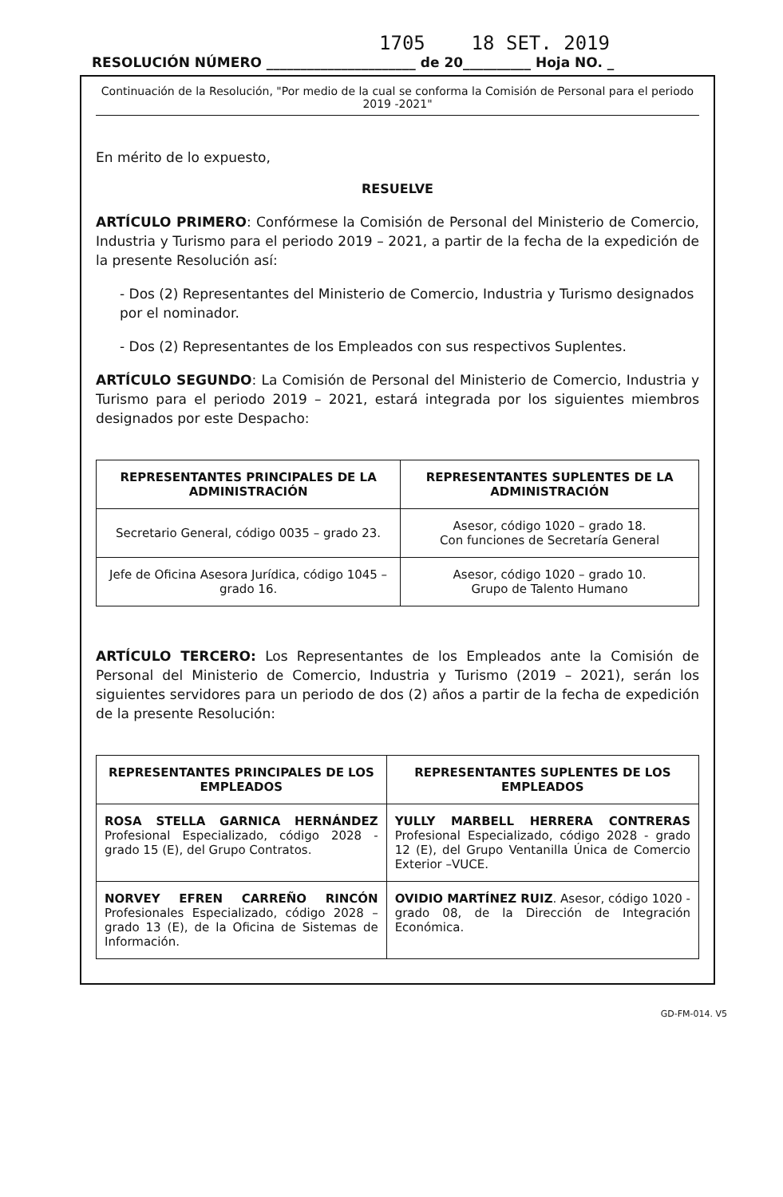1705 18 SET. 2019
RESOLUCIÓN NÚMERO ______________________ de 20__________ Hoja NO. _
Continuación de la Resolución, "Por medio de la cual se conforma la Comisión de Personal para el periodo 2019 -2021"
En mérito de lo expuesto,
RESUELVE
ARTÍCULO PRIMERO: Confórmese la Comisión de Personal del Ministerio de Comercio, Industria y Turismo para el periodo 2019 – 2021, a partir de la fecha de la expedición de la presente Resolución así:
- Dos (2) Representantes del Ministerio de Comercio, Industria y Turismo designados por el nominador.
- Dos (2) Representantes de los Empleados con sus respectivos Suplentes.
ARTÍCULO SEGUNDO: La Comisión de Personal del Ministerio de Comercio, Industria y Turismo para el periodo 2019 – 2021, estará integrada por los siguientes miembros designados por este Despacho:
| REPRESENTANTES PRINCIPALES DE LA ADMINISTRACIÓN | REPRESENTANTES SUPLENTES DE LA ADMINISTRACIÓN |
| --- | --- |
| Secretario General, código 0035 – grado 23. | Asesor, código 1020 – grado 18. Con funciones de Secretaría General |
| Jefe de Oficina Asesora Jurídica, código 1045 – grado 16. | Asesor, código 1020 – grado 10. Grupo de Talento Humano |
ARTÍCULO TERCERO: Los Representantes de los Empleados ante la Comisión de Personal del Ministerio de Comercio, Industria y Turismo (2019 – 2021), serán los siguientes servidores para un periodo de dos (2) años a partir de la fecha de expedición de la presente Resolución:
| REPRESENTANTES PRINCIPALES DE LOS EMPLEADOS | REPRESENTANTES SUPLENTES DE LOS EMPLEADOS |
| --- | --- |
| ROSA STELLA GARNICA HERNÁNDEZ Profesional Especializado, código 2028 - grado 15 (E), del Grupo Contratos. | YULLY MARBELL HERRERA CONTRERAS Profesional Especializado, código 2028 - grado 12 (E), del Grupo Ventanilla Única de Comercio Exterior –VUCE. |
| NORVEY EFREN CARREÑO RINCÓN Profesionales Especializado, código 2028 – grado 13 (E), de la Oficina de Sistemas de Información. | OVIDIO MARTÍNEZ RUIZ . Asesor, código 1020 - grado 08, de la Dirección de Integración Económica. |
GD-FM-014. V5